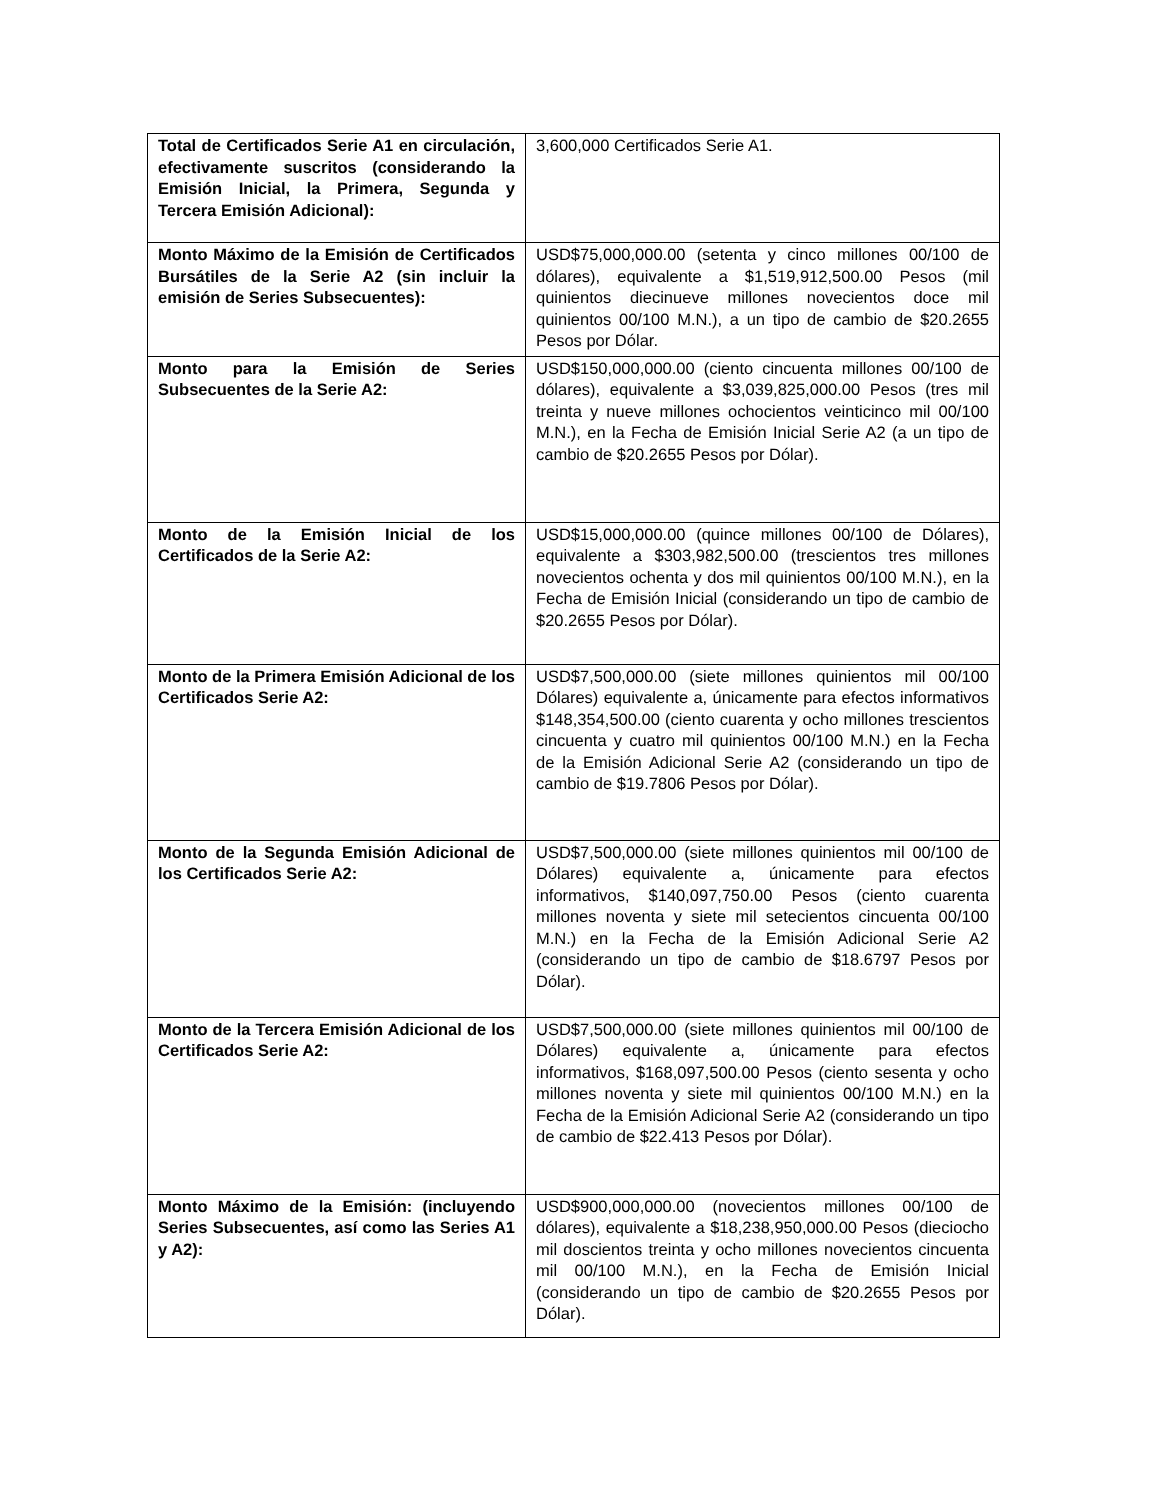| Total de Certificados Serie A1 en circulación, efectivamente suscritos (considerando la Emisión Inicial, la Primera, Segunda y Tercera Emisión Adicional): | 3,600,000 Certificados Serie A1. |
| Monto Máximo de la Emisión de Certificados Bursátiles de la Serie A2 (sin incluir la emisión de Series Subsecuentes): | USD$75,000,000.00 (setenta y cinco millones 00/100 de dólares), equivalente a $1,519,912,500.00 Pesos (mil quinientos diecinueve millones novecientos doce mil quinientos 00/100 M.N.), a un tipo de cambio de $20.2655 Pesos por Dólar. |
| Monto para la Emisión de Series Subsecuentes de la Serie A2: | USD$150,000,000.00 (ciento cincuenta millones 00/100 de dólares), equivalente a $3,039,825,000.00 Pesos (tres mil treinta y nueve millones ochocientos veinticinco mil 00/100 M.N.), en la Fecha de Emisión Inicial Serie A2 (a un tipo de cambio de $20.2655 Pesos por Dólar). |
| Monto de la Emisión Inicial de los Certificados de la Serie A2: | USD$15,000,000.00 (quince millones 00/100 de Dólares), equivalente a $303,982,500.00 (trescientos tres millones novecientos ochenta y dos mil quinientos 00/100 M.N.), en la Fecha de Emisión Inicial (considerando un tipo de cambio de $20.2655 Pesos por Dólar). |
| Monto de la Primera Emisión Adicional de los Certificados Serie A2: | USD$7,500,000.00 (siete millones quinientos mil 00/100 Dólares) equivalente a, únicamente para efectos informativos $148,354,500.00 (ciento cuarenta y ocho millones trescientos cincuenta y cuatro mil quinientos 00/100 M.N.) en la Fecha de la Emisión Adicional Serie A2 (considerando un tipo de cambio de $19.7806 Pesos por Dólar). |
| Monto de la Segunda Emisión Adicional de los Certificados Serie A2: | USD$7,500,000.00 (siete millones quinientos mil 00/100 de Dólares) equivalente a, únicamente para efectos informativos, $140,097,750.00 Pesos (ciento cuarenta millones noventa y siete mil setecientos cincuenta 00/100 M.N.) en la Fecha de la Emisión Adicional Serie A2 (considerando un tipo de cambio de $18.6797 Pesos por Dólar). |
| Monto de la Tercera Emisión Adicional de los Certificados Serie A2: | USD$7,500,000.00 (siete millones quinientos mil 00/100 de Dólares) equivalente a, únicamente para efectos informativos, $168,097,500.00 Pesos (ciento sesenta y ocho millones noventa y siete mil quinientos 00/100 M.N.) en la Fecha de la Emisión Adicional Serie A2 (considerando un tipo de cambio de $22.413 Pesos por Dólar). |
| Monto Máximo de la Emisión: (incluyendo Series Subsecuentes, así como las Series A1 y A2): | USD$900,000,000.00 (novecientos millones 00/100 de dólares), equivalente a $18,238,950,000.00 Pesos (dieciocho mil doscientos treinta y ocho millones novecientos cincuenta mil 00/100 M.N.), en la Fecha de Emisión Inicial (considerando un tipo de cambio de $20.2655 Pesos por Dólar). |